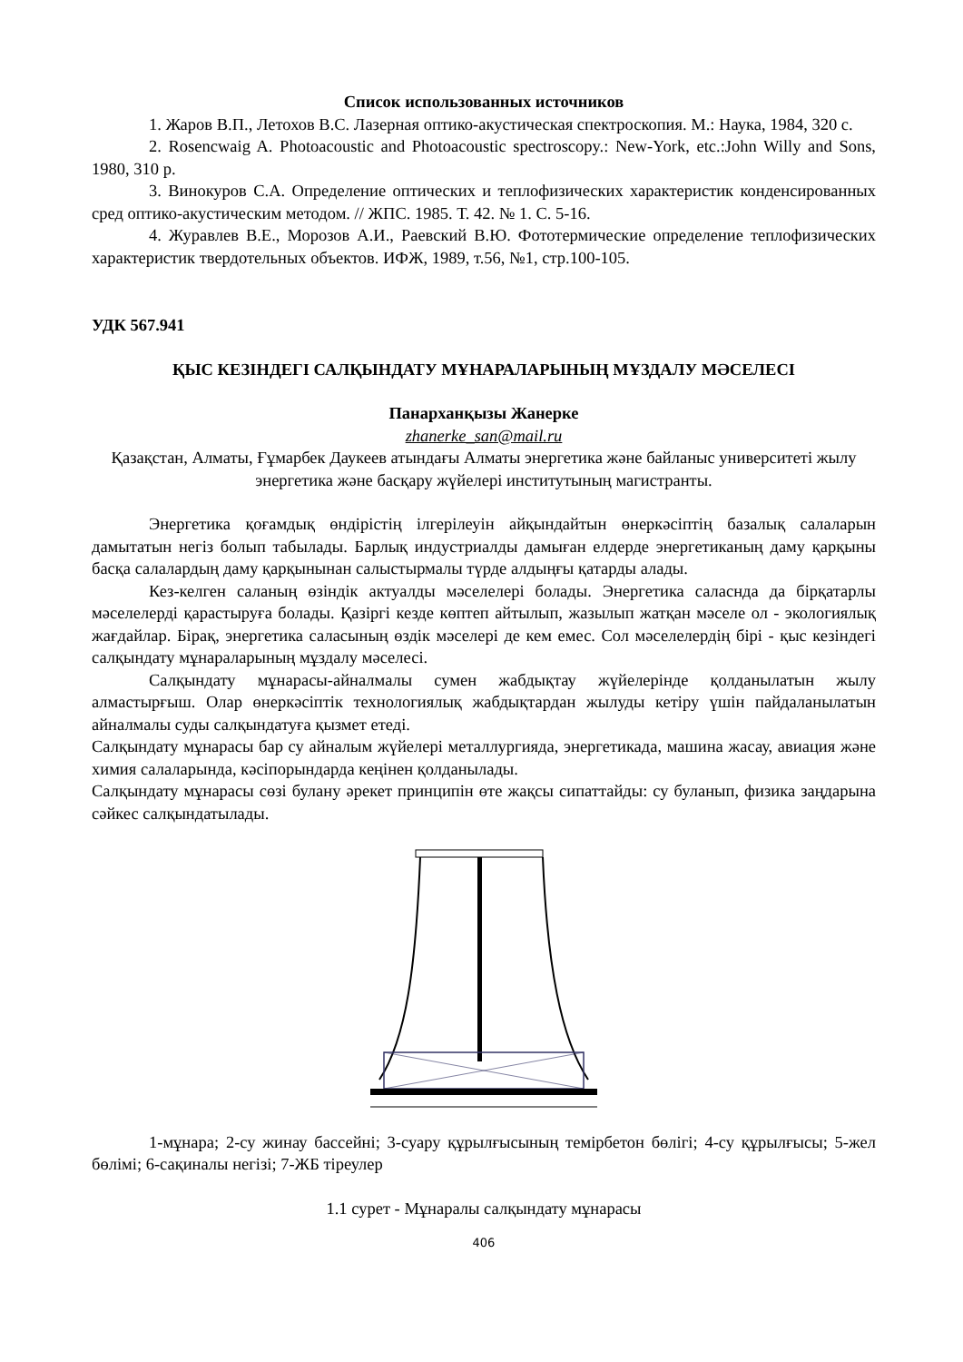Список использованных источников
1. Жаров В.П., Летохов В.С. Лазерная оптико-акустическая спектроскопия. М.: Наука, 1984, 320 с.
2. Rosencwaig A. Photoacoustic and Photoacoustic spectroscopy.: New-York, etc.:John Willy and Sons, 1980, 310 p.
3. Винокуров С.А. Определение оптических и теплофизических характеристик конденсированных сред оптико-акустическим методом. // ЖПС. 1985. Т. 42. № 1. С. 5-16.
4. Журавлев В.Е., Морозов А.И., Раевский В.Ю. Фототермические определение теплофизических характеристик твердотельных объектов. ИФЖ, 1989, т.56, №1, стр.100-105.
УДК 567.941
ҚЫС КЕЗІНДЕГІ САЛҚЫНДАТУ МҰНАРАЛАРЫНЫҢ МҰЗДАЛУ МӘСЕЛЕСІ
Панарханқызы Жанерке
zhanerke_san@mail.ru
Қазақстан, Алматы, Ғұмарбек Даукеев атындағы Алматы энергетика және байланыс университеті жылу энергетика және басқару жүйелері институтының магистранты.
Энергетика қоғамдық өндірістің ілгерілеуін айқындайтын өнеркәсіптің базалық салаларын дамытатын негіз болып табылады. Барлық индустриалды дамыған елдерде энергетиканың даму қарқыны басқа салалардың даму қарқынынан салыстырмалы түрде алдыңғы қатарды алады.
Кез-келген саланың өзіндік актуалды мәселелері болады. Энергетика саласнда да бірқатарлы мәселелерді қарастыруға болады. Қазіргі кезде көптеп айтылып, жазылып жатқан мәселе ол - экологиялық жағдайлар. Бірақ, энергетика саласының өздік мәселері де кем емес. Сол мәселелердің бірі - қыс кезіндегі салқындату мұнараларының мұздалу мәселесі.
Салқындату мұнарасы-айналмалы сумен жабдықтау жүйелерінде қолданылатын жылу алмастырғыш. Олар өнеркәсіптік технологиялық жабдықтардан жылуды кетіру үшін пайдаланылатын айналмалы суды салқындатуға қызмет етеді.
Салқындату мұнарасы бар су айналым жүйелері металлургияда, энергетикада, машина жасау, авиация және химия салаларында, кәсіпорындарда кеңінен қолданылады.
Салқындату мұнарасы сөзі булану әрекет принципін өте жақсы сипаттайды: су буланып, физика заңдарына сәйкес салқындатылады.
1-мұнара; 2-су жинау бассейні; 3-суару құрылғысының темірбетон бөлігі; 4-су құрылғысы; 5-жел бөлімі; 6-сақиналы негізі; 7-ЖБ тіреулер
1.1 сурет - Мұнаралы салқындату мұнарасы
406